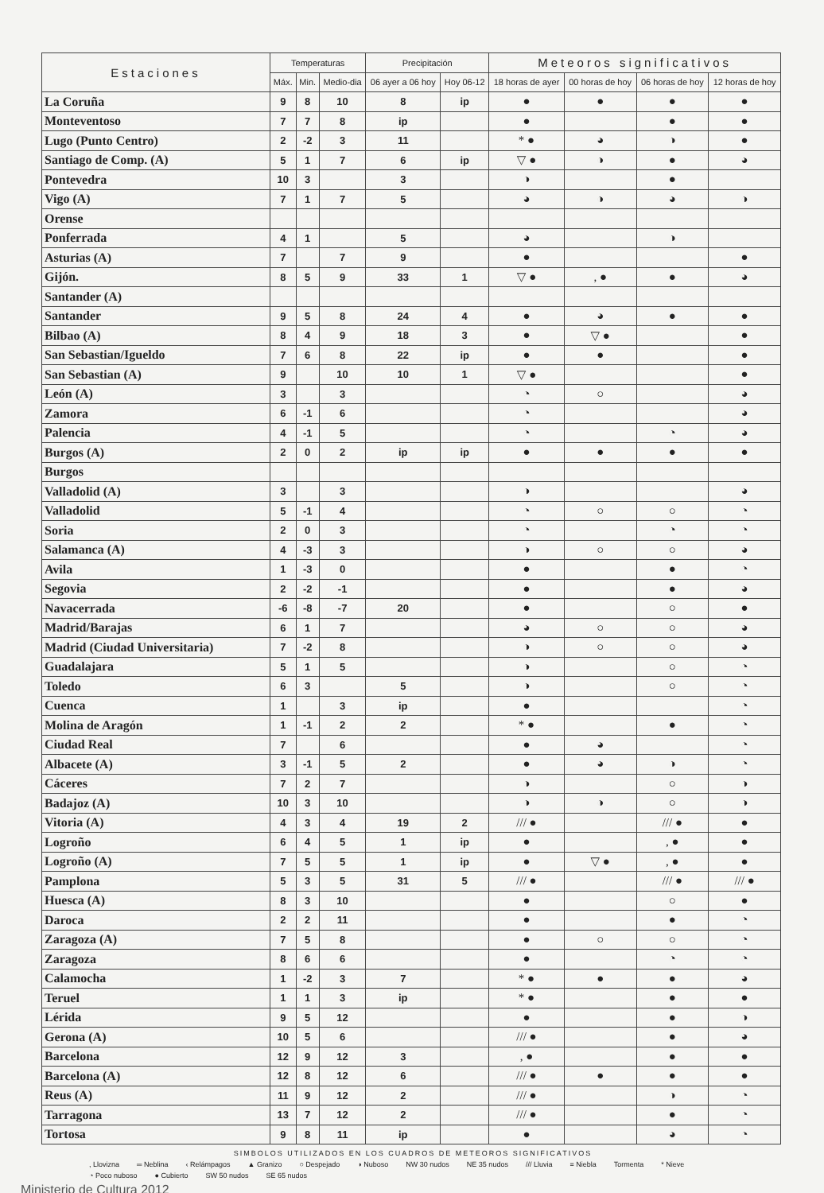| Estaciones | Temperaturas | | | Precipitación | | Meteoros significativos | | | |
| --- | --- | --- | --- | --- | --- | --- | --- | --- | --- |
| | Máx. | Min. | Medio-dia | 06 ayer a 06 hoy | Hoy 06-12 | 18 horas de ayer | 00 horas de hoy | 06 horas de hoy | 12 horas de hoy |
| La Coruña | 9 | 8 | 10 | 8 | ip | ● | ● | ● | ● |
| Monteventoso | 7 | 7 | 8 | ip | | ● | | ● | ● |
| Lugo (Punto Centro) | 2 | -2 | 3 | 11 | | * ● | ◕ | ◑ | ● |
| Santiago de Comp. (A) | 5 | 1 | 7 | 6 | ip | ▽ ● | ◑ | ● | ◕ |
| Pontevedra | 10 | 3 | | 3 | | ◑ | | ● | |
| Vigo (A) | 7 | 1 | 7 | 5 | | ◕ | ◑ | ◕ | ◑ |
| Orense | | | | | | | | | |
| Ponferrada | 4 | 1 | | 5 | | ◕ | | ◑ | |
| Asturias (A) | 7 | | 7 | 9 | | ● | | | ● |
| Gijón. | 8 | 5 | 9 | 33 | 1 | ▽ ● | , ● | ● | ◕ |
| Santander (A) | | | | | | | | | |
| Santander | 9 | 5 | 8 | 24 | 4 | ● | ◕ | ● | ● |
| Bilbao (A) | 8 | 4 | 9 | 18 | 3 | ● | ▽ ● | | ● |
| San Sebastian/Igueldo | 7 | 6 | 8 | 22 | ip | ● | ● | | ● |
| San Sebastian (A) | 9 | | 10 | 10 | 1 | ▽ ● | | | ● |
| León (A) | 3 | | 3 | | | ◔ | ○ | | ◕ |
| Zamora | 6 | -1 | 6 | | | ◔ | | | ◕ |
| Palencia | 4 | -1 | 5 | | | ◔ | | ◔ | ◕ |
| Burgos (A) | 2 | 0 | 2 | ip | ip | ● | ● | ● | ● |
| Burgos | | | | | | | | | |
| Valladolid (A) | 3 | | 3 | | | ◑ | | | ◕ |
| Valladolid | 5 | -1 | 4 | | | ◔ | ○ | ○ | ◔ |
| Soria | 2 | 0 | 3 | | | ◔ | | ◔ | ◔ |
| Salamanca (A) | 4 | -3 | 3 | | | ◑ | ○ | ○ | ◕ |
| Avila | 1 | -3 | 0 | | | ● | | ● | ◔ |
| Segovia | 2 | -2 | -1 | | | ● | | ● | ◕ |
| Navacerrada | -6 | -8 | -7 | 20 | | ● | | ○ | ● |
| Madrid/Barajas | 6 | 1 | 7 | | | ◕ | ○ | ○ | ◕ |
| Madrid (Ciudad Universitaria) | 7 | -2 | 8 | | | ◑ | ○ | ○ | ◕ |
| Guadalajara | 5 | 1 | 5 | | | ◑ | | ○ | ◔ |
| Toledo | 6 | 3 | | 5 | | ◑ | | ○ | ◔ |
| Cuenca | 1 | | 3 | ip | | ● | | | ◔ |
| Molina de Aragón | 1 | -1 | 2 | 2 | | * ● | | ● | ◔ |
| Ciudad Real | 7 | | 6 | | | ● | ◕ | | ◔ |
| Albacete (A) | 3 | -1 | 5 | 2 | | ● | ◕ | ◑ | ◔ |
| Cáceres | 7 | 2 | 7 | | | ◑ | | ○ | ◑ |
| Badajoz (A) | 10 | 3 | 10 | | | ◑ | ◑ | ○ | ◑ |
| Vitoria (A) | 4 | 3 | 4 | 19 | 2 | /// ● | | /// ● | ● |
| Logroño | 6 | 4 | 5 | 1 | ip | ● | | , ● | ● |
| Logroño (A) | 7 | 5 | 5 | 1 | ip | ● | ▽ ● | , ● | ● |
| Pamplona | 5 | 3 | 5 | 31 | 5 | /// ● | | /// ● | /// ● |
| Huesca (A) | 8 | 3 | 10 | | | ● | | ○ | ● |
| Daroca | 2 | 2 | 11 | | | ● | | ● | ◔ |
| Zaragoza (A) | 7 | 5 | 8 | | | ● | ○ | ○ | ◔ |
| Zaragoza | 8 | 6 | 6 | | | ● | | ◔ | ◔ |
| Calamocha | 1 | -2 | 3 | 7 | | * ● | ● | ● | ◕ |
| Teruel | 1 | 1 | 3 | ip | | * ● | | ● | ● |
| Lérida | 9 | 5 | 12 | | | ● | | ● | ◑ |
| Gerona (A) | 10 | 5 | 6 | | | /// ● | | ● | ◕ |
| Barcelona | 12 | 9 | 12 | 3 | | , ● | | ● | ● |
| Barcelona (A) | 12 | 8 | 12 | 6 | | /// ● | ● | ● | ● |
| Reus (A) | 11 | 9 | 12 | 2 | | /// ● | | ◑ | ◔ |
| Tarragona | 13 | 7 | 12 | 2 | | /// ● | | ● | ◔ |
| Tortosa | 9 | 8 | 11 | ip | | ● | | ◕ | ◔ |
SIMBOLOS UTILIZADOS EN LOS CUADROS DE METEOROS SIGNIFICATIVOS
, Llovizna ═ Neblina ‹ Relámpagos ▲ Granizo ○ Despejado ◑ Nuboso NW 30 nudos NE 35 nudos /// Lluvia ≡ Niebla Tormenta * Nieve ◔ Poco nuboso ● Cubierto SW 50 nudos SE 65 nudos
Ministerio de Cultura 2012